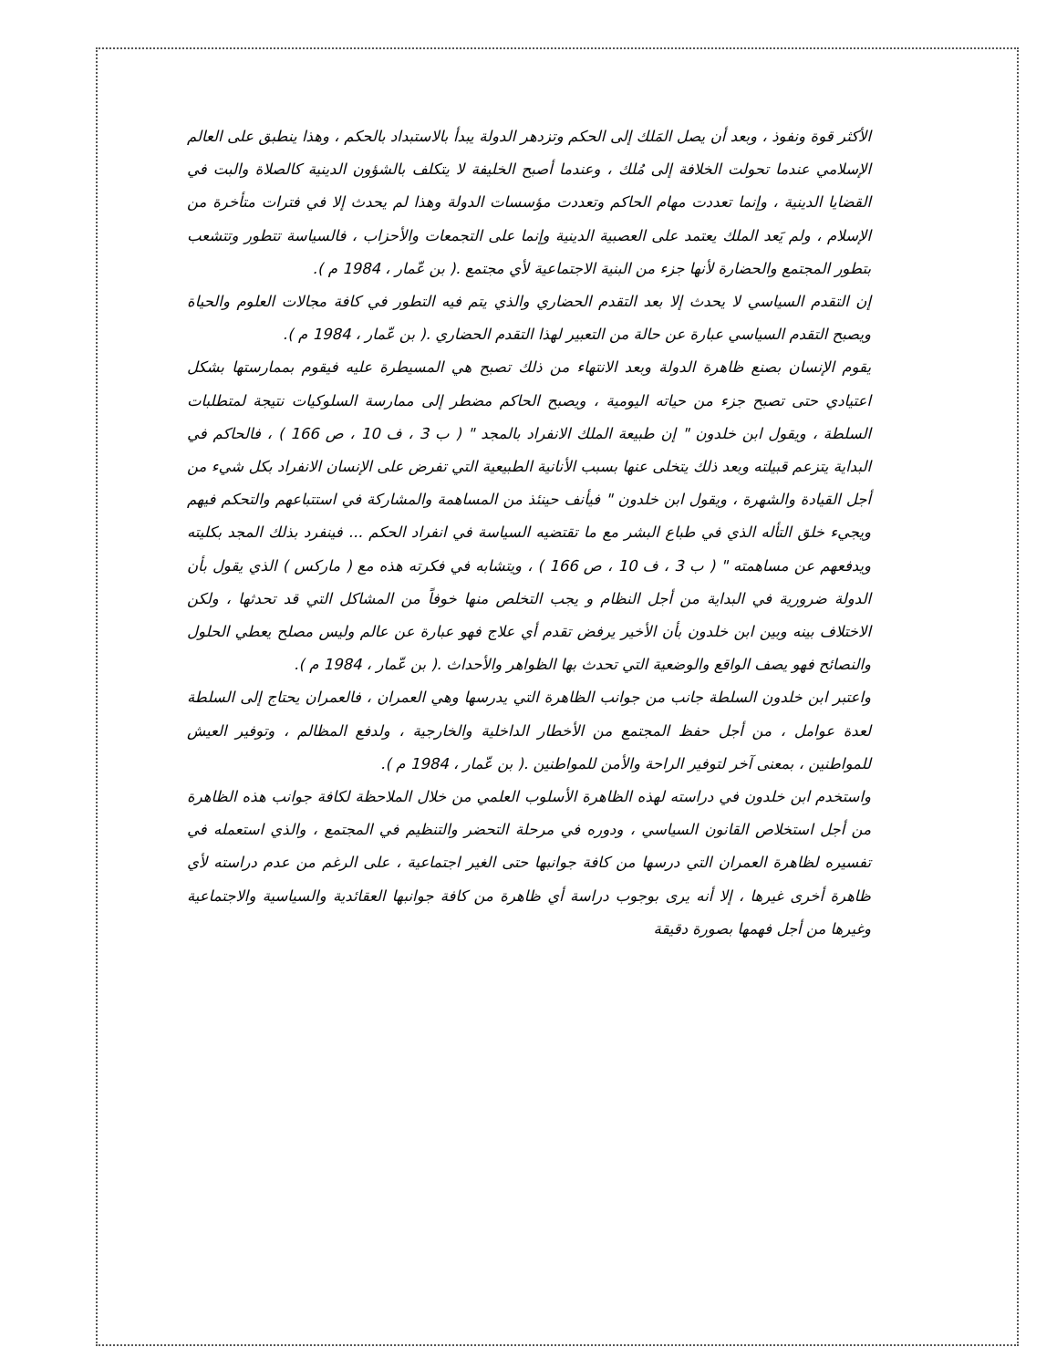الأكثر قوة ونفوذ ، وبعد أن يصل المَلك إلى الحكم وتزدهر الدولة يبدأ بالاستبداد بالحكم ، وهذا ينطبق على العالم الإسلامي عندما تحولت الخلافة إلى مُلك ، وعندما أصبح الخليفة لا يتكلف بالشؤون الدينية كالصلاة والبت في القضايا الدينية ، وإنما تعددت مهام الحاكم وتعددت مؤسسات الدولة وهذا لم يحدث إلا في فترات متأخرة من الإسلام ، ولم يَعد الملك يعتمد على العصبية الدينية وإنما على التجمعات والأحزاب ، فالسياسة تتطور وتتشعب بتطور المجتمع والحضارة لأنها جزء من البنية الاجتماعية لأي مجتمع .( بن عّمار ، 1984 م ).
إن التقدم السياسي لا يحدث إلا بعد التقدم الحضاري والذي يتم فيه التطور في كافة مجالات العلوم والحياة ويصبح التقدم السياسي عبارة عن حالة من التعبير لهذا التقدم الحضاري .( بن عّمار ، 1984 م ).
يقوم الإنسان بصنع ظاهرة الدولة وبعد الانتهاء من ذلك تصبح هي المسيطرة عليه فيقوم بممارستها بشكل اعتيادي حتى تصبح جزء من حياته اليومية ، ويصبح الحاكم مضطر إلى ممارسة السلوكيات نتيجة لمتطلبات السلطة ، ويقول ابن خلدون " إن طبيعة الملك الانفراد بالمجد " ( ب 3 ، ف 10 ، ص 166 ) ، فالحاكم في البداية يتزعم قبيلته وبعد ذلك يتخلى عنها بسبب الأنانية الطبيعية التي تفرض على الإنسان الانفراد بكل شيء من أجل القيادة والشهرة ، ويقول ابن خلدون " فيأنف حينئذ من المساهمة والمشاركة في استتباعهم والتحكم فيهم ويجيء خلق التأله الذي في طباع البشر مع ما تقتضيه السياسة في انفراد الحكم ... فينفرد بذلك المجد بكليته ويدفعهم عن مساهمته " ( ب 3 ، ف 10 ، ص 166 ) ، ويتشابه في فكرته هذه مع ( ماركس ) الذي يقول بأن الدولة ضرورية في البداية من أجل النظام و يجب التخلص منها خوفاً من المشاكل التي قد تحدثها ، ولكن الاختلاف بينه وبين ابن خلدون بأن الأخير يرفض تقدم أي علاج فهو عبارة عن عالم وليس مصلح يعطي الحلول والنصائح فهو يصف الواقع والوضعية التي تحدث بها الظواهر والأحداث .( بن عّمار ، 1984 م ).
واعتبر ابن خلدون السلطة جانب من جوانب الظاهرة التي يدرسها وهي العمران ، فالعمران يحتاج إلى السلطة لعدة عوامل ، من أجل حفظ المجتمع من الأخطار الداخلية والخارجية ، ولدفع المظالم ، وتوفير العيش للمواطنين ، بمعنى آخر لتوفير الراحة والأمن للمواطنين .( بن عّمار ، 1984 م ).
واستخدم ابن خلدون في دراسته لهذه الظاهرة الأسلوب العلمي من خلال الملاحظة لكافة جوانب هذه الظاهرة من أجل استخلاص القانون السياسي ، ودوره في مرحلة التحضر والتنظيم في المجتمع ، والذي استعمله في تفسيره لظاهرة العمران التي درسها من كافة جوانبها حتى الغير اجتماعية ، على الرغم من عدم دراسته لأي ظاهرة أخرى غيرها ، إلا أنه يرى بوجوب دراسة أي ظاهرة من كافة جوانبها العقائدية والسياسية والاجتماعية وغيرها من أجل فهمها بصورة دقيقة